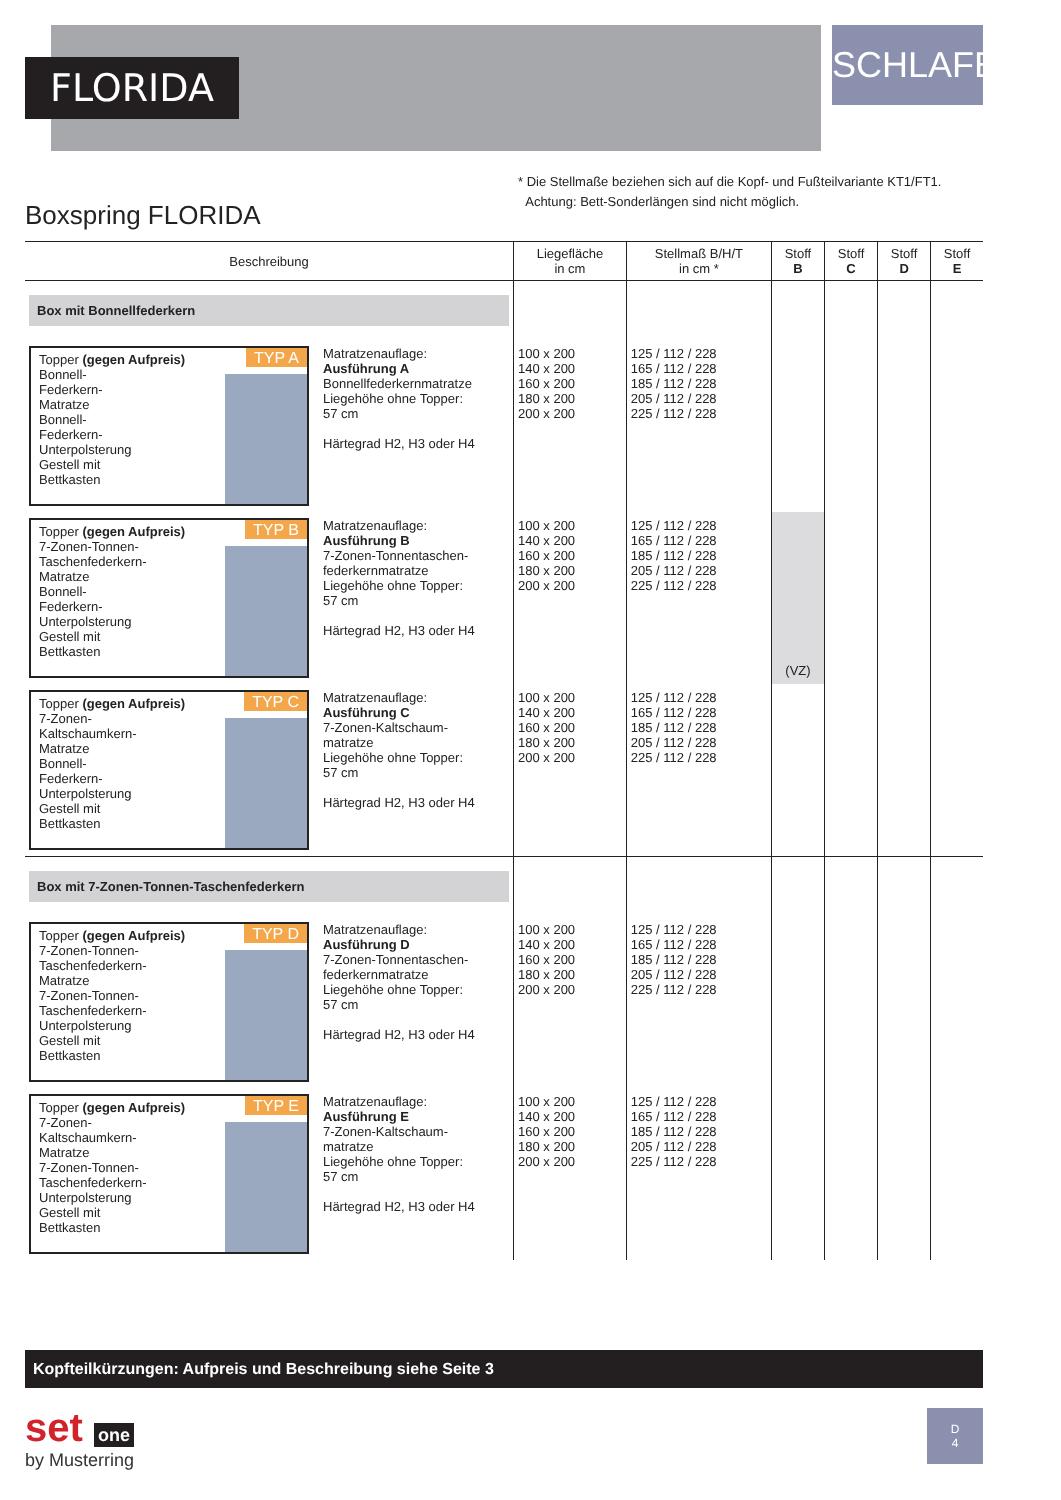FLORIDA
SCHLAFEN
* Die Stellmaße beziehen sich auf die Kopf- und Fußteilvariante KT1/FT1.
Achtung: Bett-Sonderlängen sind nicht möglich.
Boxspring FLORIDA
| Beschreibung | Liegefläche in cm | Stellmaß B/H/T in cm * | Stoff B | Stoff C | Stoff D | Stoff E |
| --- | --- | --- | --- | --- | --- | --- |
| Box mit Bonnellfederkern | | | | | | |
| TYP A Topper (gegen Aufpreis) Bonnell- Federkern- Matratze Bonnell- Federkern- Unterpolsterung Gestell mit Bettkasten Matratzenauflage: Ausführung A Bonnellfederkernmatratze Liegehöhe ohne Topper: 57 cm Härtegrad H2, H3 oder H4 | 100 x 200 140 x 200 160 x 200 180 x 200 200 x 200 | 125 / 112 / 228 165 / 112 / 228 185 / 112 / 228 205 / 112 / 228 225 / 112 / 228 | | | | |
| TYP B Topper (gegen Aufpreis) 7-Zonen-Tonnen- Taschenfederkern- Matratze Bonnell- Federkern- Unterpolsterung Gestell mit Bettkasten Matratzenauflage: Ausführung B 7-Zonen-Tonnentaschen- federkernmatratze Liegehöhe ohne Topper: 57 cm Härtegrad H2, H3 oder H4 | 100 x 200 140 x 200 160 x 200 180 x 200 200 x 200 | 125 / 112 / 228 165 / 112 / 228 185 / 112 / 228 205 / 112 / 228 225 / 112 / 228 | (VZ) | | | |
| TYP C Topper (gegen Aufpreis) 7-Zonen- Kaltschaumkern- Matratze Bonnell- Federkern- Unterpolsterung Gestell mit Bettkasten Matratzenauflage: Ausführung C 7-Zonen-Kaltschaum- matratze Liegehöhe ohne Topper: 57 cm Härtegrad H2, H3 oder H4 | 100 x 200 140 x 200 160 x 200 180 x 200 200 x 200 | 125 / 112 / 228 165 / 112 / 228 185 / 112 / 228 205 / 112 / 228 225 / 112 / 228 | | | | |
| Box mit 7-Zonen-Tonnen-Taschenfederkern | | | | | | |
| TYP D Topper (gegen Aufpreis) 7-Zonen-Tonnen- Taschenfederkern- Matratze 7-Zonen-Tonnen- Taschenfederkern- Unterpolsterung Gestell mit Bettkasten Matratzenauflage: Ausführung D 7-Zonen-Tonnentaschen- federkernmatratze Liegehöhe ohne Topper: 57 cm Härtegrad H2, H3 oder H4 | 100 x 200 140 x 200 160 x 200 180 x 200 200 x 200 | 125 / 112 / 228 165 / 112 / 228 185 / 112 / 228 205 / 112 / 228 225 / 112 / 228 | | | | |
| TYP E Topper (gegen Aufpreis) 7-Zonen- Kaltschaumkern- Matratze 7-Zonen-Tonnen- Taschenfederkern- Unterpolsterung Gestell mit Bettkasten Matratzenauflage: Ausführung E 7-Zonen-Kaltschaum- matratze Liegehöhe ohne Topper: 57 cm Härtegrad H2, H3 oder H4 | 100 x 200 140 x 200 160 x 200 180 x 200 200 x 200 | 125 / 112 / 228 165 / 112 / 228 185 / 112 / 228 205 / 112 / 228 225 / 112 / 228 | | | | |
Kopfteilkürzungen: Aufpreis und Beschreibung siehe Seite 3
set one
by Musterring
D
4